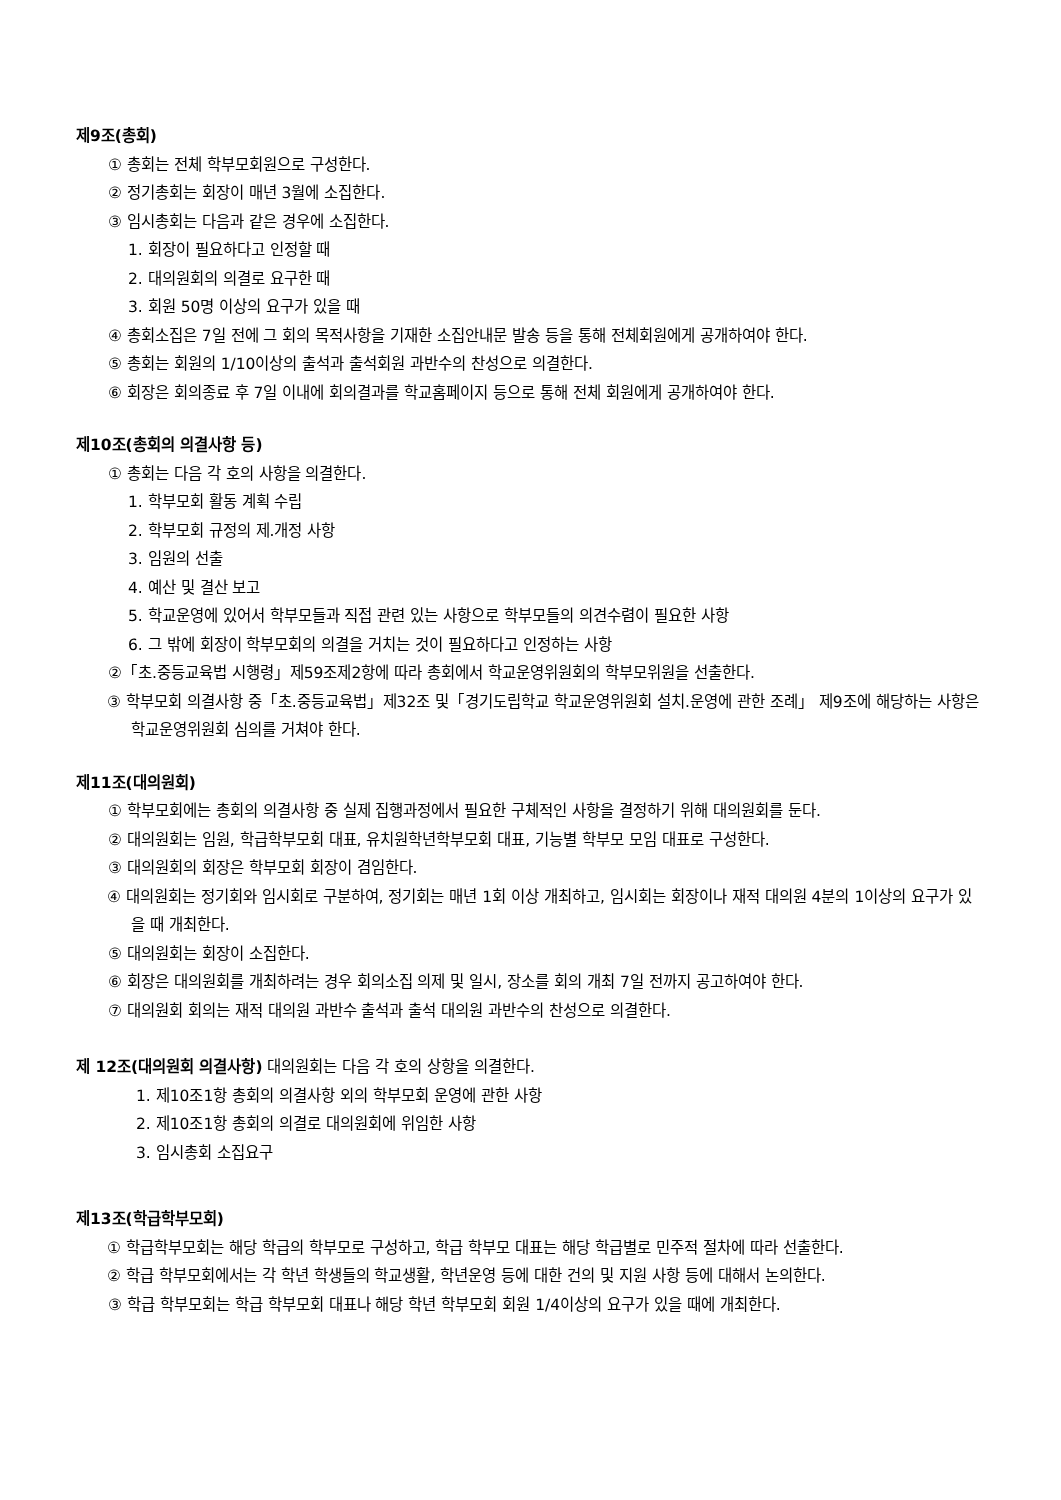제9조(총회)
① 총회는 전체 학부모회원으로 구성한다.
② 정기총회는 회장이 매년 3월에 소집한다.
③ 임시총회는 다음과 같은 경우에 소집한다.
1. 회장이 필요하다고 인정할 때
2. 대의원회의 의결로 요구한 때
3. 회원 50명 이상의 요구가 있을 때
④ 총회소집은 7일 전에 그 회의 목적사항을 기재한 소집안내문 발송 등을 통해 전체회원에게 공개하여야 한다.
⑤ 총회는 회원의 1/10이상의 출석과 출석회원 과반수의 찬성으로 의결한다.
⑥ 회장은 회의종료 후 7일 이내에 회의결과를 학교홈페이지 등으로 통해 전체 회원에게 공개하여야 한다.
제10조(총회의 의결사항 등)
① 총회는 다음 각 호의 사항을 의결한다.
1. 학부모회 활동 계획 수립
2. 학부모회 규정의 제.개정 사항
3. 임원의 선출
4. 예산 및 결산 보고
5. 학교운영에 있어서 학부모들과 직접 관련 있는 사항으로 학부모들의 의견수렴이 필요한 사항
6. 그 밖에 회장이 학부모회의 의결을 거치는 것이 필요하다고 인정하는 사항
②「초.중등교육법 시행령」제59조제2항에 따라 총회에서 학교운영위원회의 학부모위원을 선출한다.
③ 학부모회 의결사항 중「초.중등교육법」제32조 및「경기도립학교 학교운영위원회 설치.운영에 관한 조례」 제9조에 해당하는 사항은 학교운영위원회 심의를 거쳐야 한다.
제11조(대의원회)
① 학부모회에는 총회의 의결사항 중 실제 집행과정에서 필요한 구체적인 사항을 결정하기 위해 대의원회를 둔다.
② 대의원회는 임원, 학급학부모회 대표, 유치원학년학부모회 대표, 기능별 학부모 모임 대표로 구성한다.
③ 대의원회의 회장은 학부모회 회장이 겸임한다.
④ 대의원회는 정기회와 임시회로 구분하여, 정기회는 매년 1회 이상 개최하고, 임시회는 회장이나 재적 대의원 4분의 1이상의 요구가 있을 때 개최한다.
⑤ 대의원회는 회장이 소집한다.
⑥ 회장은 대의원회를 개최하려는 경우 회의소집 의제 및 일시, 장소를 회의 개최 7일 전까지 공고하여야 한다.
⑦ 대의원회 회의는 재적 대의원 과반수 출석과 출석 대의원 과반수의 찬성으로 의결한다.
제 12조(대의원회 의결사항) 대의원회는 다음 각 호의 상항을 의결한다.
1. 제10조1항 총회의 의결사항 외의 학부모회 운영에 관한 사항
2. 제10조1항 총회의 의결로 대의원회에 위임한 사항
3. 임시총회 소집요구
제13조(학급학부모회)
① 학급학부모회는 해당 학급의 학부모로 구성하고, 학급 학부모 대표는 해당 학급별로 민주적 절차에 따라 선출한다.
② 학급 학부모회에서는 각 학년 학생들의 학교생활, 학년운영 등에 대한 건의 및 지원 사항 등에 대해서 논의한다.
③ 학급 학부모회는 학급 학부모회 대표나 해당 학년 학부모회 회원 1/4이상의 요구가 있을 때에 개최한다.